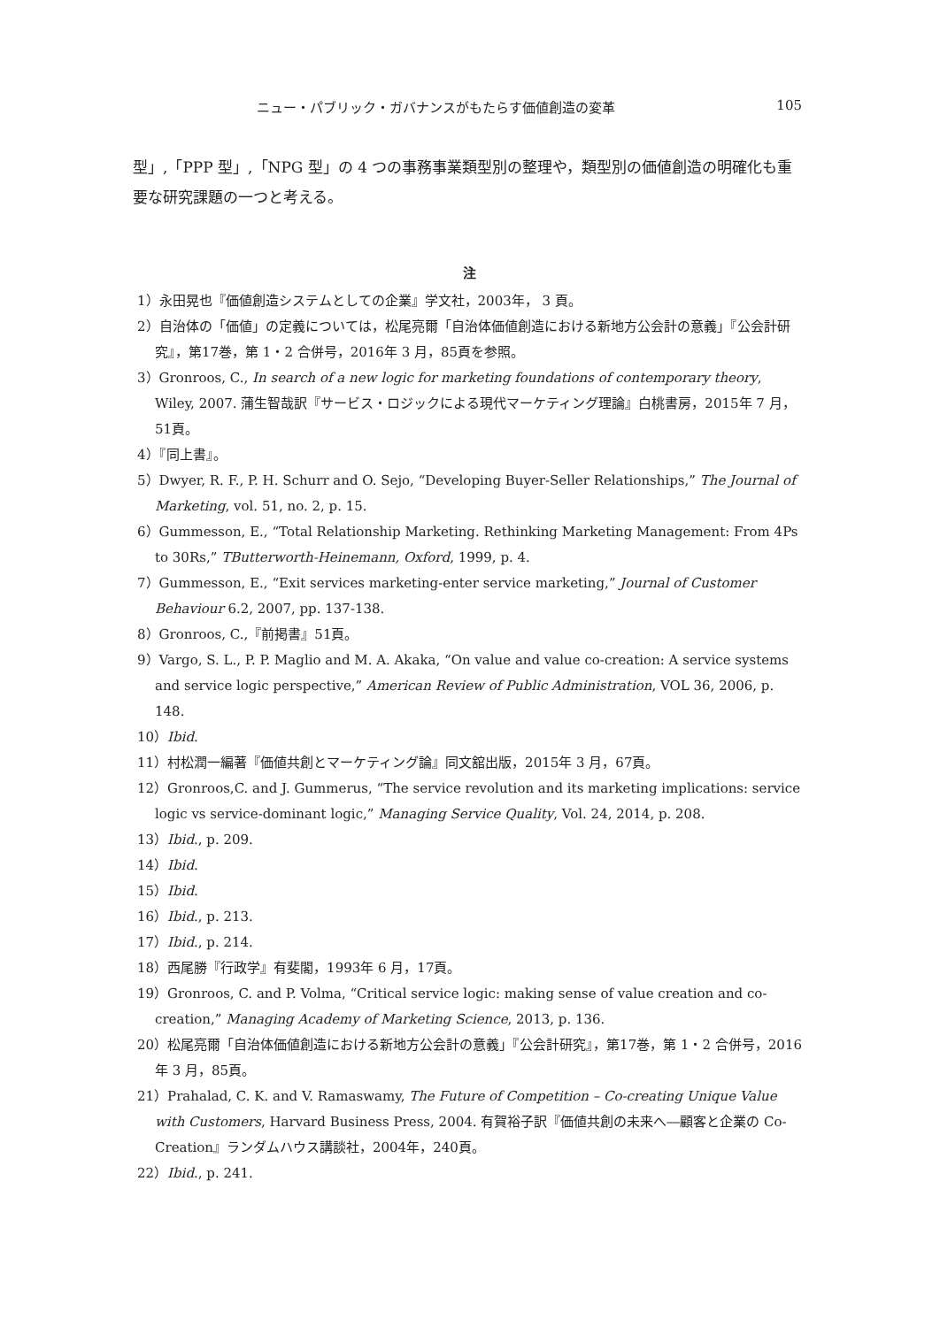ニュー・パブリック・ガバナンスがもたらす価値創造の変革 105
型」,「PPP 型」,「NPG 型」の 4 つの事務事業類型別の整理や，類型別の価値創造の明確化も重要な研究課題の一つと考える。
注
1）永田晃也『価値創造システムとしての企業』学文社，2003年， 3 頁。
2）自治体の「価値」の定義については，松尾亮爾「自治体価値創造における新地方公会計の意義」『公会計研究』，第17巻，第 1・2 合併号，2016年 3 月，85頁を参照。
3）Gronroos, C., In search of a new logic for marketing foundations of contemporary theory, Wiley, 2007. 蒲生智哉訳『サービス・ロジックによる現代マーケティング理論』白桃書房，2015年 7 月，51頁。
4）『同上書』。
5）Dwyer, R. F., P. H. Schurr and O. Sejo, “Developing Buyer-Seller Relationships,” The Journal of Marketing, vol. 51, no. 2, p. 15.
6）Gummesson, E., “Total Relationship Marketing. Rethinking Marketing Management: From 4Ps to 30Rs,” TButterworth-Heinemann, Oxford, 1999, p. 4.
7）Gummesson, E., “Exit services marketing-enter service marketing,” Journal of Customer Behaviour 6.2, 2007, pp. 137-138.
8）Gronroos, C.,『前掲書』51頁。
9）Vargo, S. L., P. P. Maglio and M. A. Akaka, “On value and value co-creation: A service systems and service logic perspective,” American Review of Public Administration, VOL 36, 2006, p. 148.
10）Ibid.
11）村松潤一編著『価値共創とマーケティング論』同文舘出版，2015年 3 月，67頁。
12）Gronroos,C. and J. Gummerus, “The service revolution and its marketing implications: service logic vs service-dominant logic,” Managing Service Quality, Vol. 24, 2014, p. 208.
13）Ibid., p. 209.
14）Ibid.
15）Ibid.
16）Ibid., p. 213.
17）Ibid., p. 214.
18）西尾勝『行政学』有斐閣，1993年 6 月，17頁。
19）Gronroos, C. and P. Volma, “Critical service logic: making sense of value creation and co-creation,” Managing Academy of Marketing Science, 2013, p. 136.
20）松尾亮爾「自治体価値創造における新地方公会計の意義」『公会計研究』，第17巻，第 1・2 合併号，2016年 3 月，85頁。
21）Prahalad, C. K. and V. Ramaswamy, The Future of Competition – Co-creating Unique Value with Customers, Harvard Business Press, 2004. 有賀裕子訳『価値共創の未来へ―顧客と企業の Co-Creation』ランダムハウス講談社，2004年，240頁。
22）Ibid., p. 241.